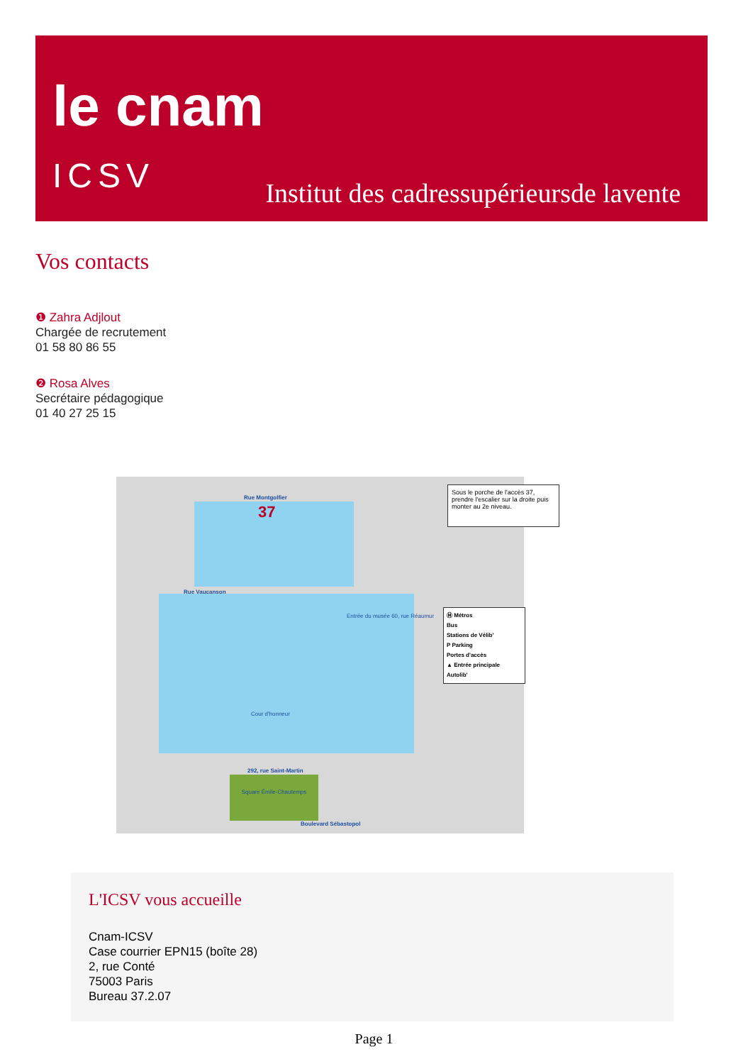le cnam
ICSV
Institut des cadressupérieursde lavente
Vos contacts
❶ Zahra Adjlout
Chargée de recrutement
01 58 80 86 55
❷ Rosa Alves
Secrétaire pédagogique
01 40 27 25 15
Rue Montgolfier
37
Rue Vaucanson
292, rue Saint-Martin
Square Émile-Chautemps
Boulevard Sébastopol
Cour d'honneur
Entrée du musée 60, rue Réaumur
Sous le porche de l'accès 37, prendre l'escalier sur la droite puis monter au 2e niveau.
Ⓜ Métros
Bus
Stations de Vélib'
P Parking
Portes d'accès
▲ Entrée principale
Autolib'
L'ICSV vous accueille
Cnam-ICSV
Case courrier EPN15 (boîte 28)
2, rue Conté
75003 Paris
Bureau 37.2.07
Page 1